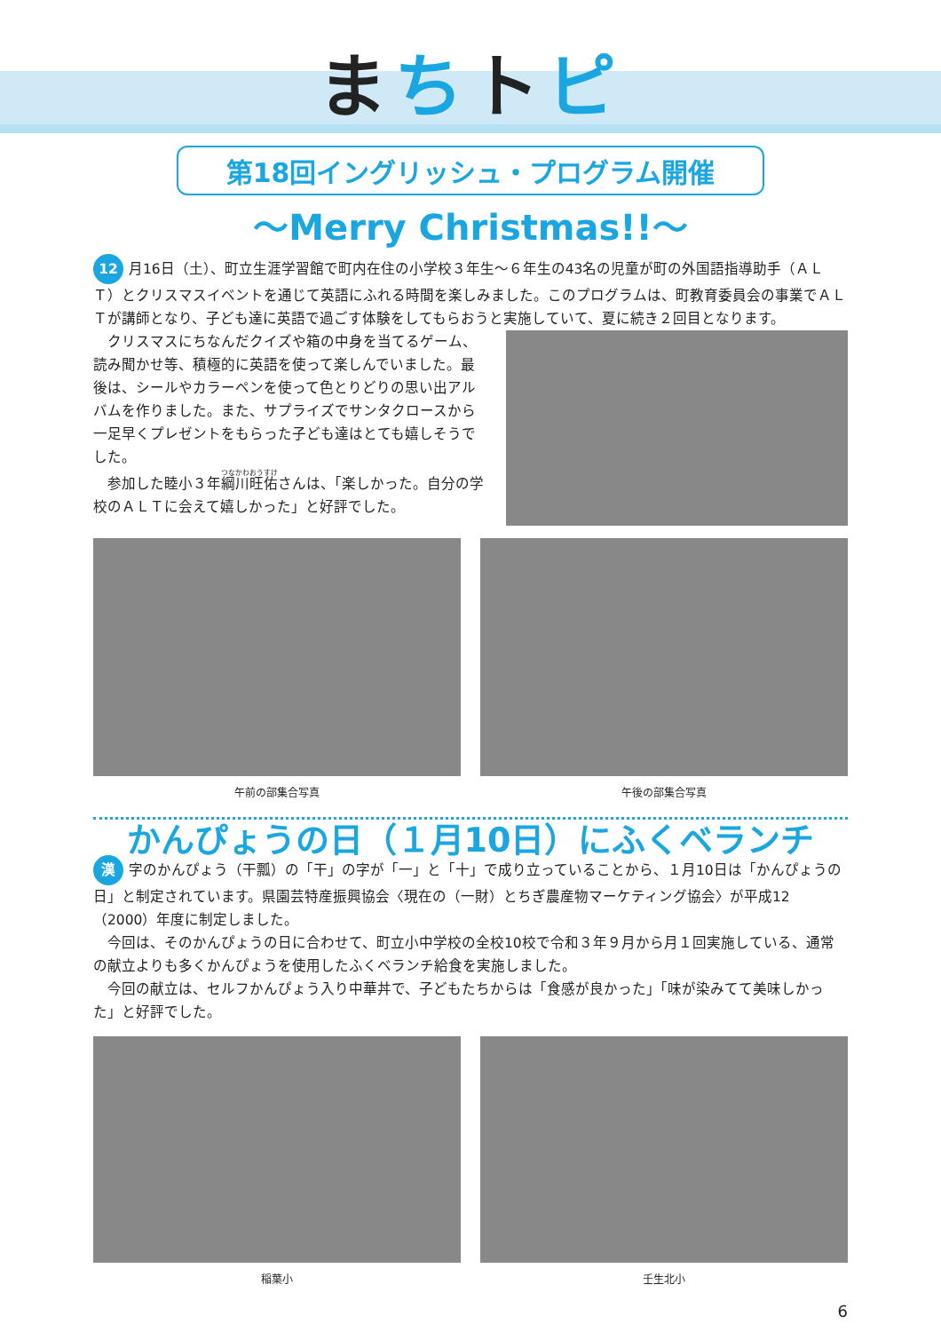まちトピ
第18回イングリッシュ・プログラム開催
～Merry Christmas!!～
12 月16日（土）、町立生涯学習館で町内在住の小学校３年生～６年生の43名の児童が町の外国語指導助手（ＡＬＴ）とクリスマスイベントを通じて英語にふれる時間を楽しみました。このプログラムは、町教育委員会の事業でＡＬＴが講師となり、子ども達に英語で過ごす体験をしてもらおうと実施していて、夏に続き２回目となります。
　クリスマスにちなんだクイズや箱の中身を当てるゲーム、読み聞かせ等、積極的に英語を使って楽しんでいました。最後は、シールやカラーペンを使って色とりどりの思い出アルバムを作りました。また、サプライズでサンタクロースから一足早くプレゼントをもらった子ども達はとても嬉しそうでした。
　参加した睦小３年綱川旺佑さんは、「楽しかった。自分の学校のＡＬＴに会えて嬉しかった」と好評でした。
午前の部集合写真 午後の部集合写真
かんぴょうの日（１月10日）にふくベランチ
漢 字のかんぴょう（干瓢）の「干」の字が「一」と「十」で成り立っていることから、１月10日は「かんぴょうの日」と制定されています。県園芸特産振興協会〈現在の（一財）とちぎ農産物マーケティング協会〉が平成12（2000）年度に制定しました。
　今回は、そのかんぴょうの日に合わせて、町立小中学校の全校10校で令和３年９月から月１回実施している、通常の献立よりも多くかんぴょうを使用したふくベランチ給食を実施しました。
　今回の献立は、セルフかんぴょう入り中華丼で、子どもたちからは「食感が良かった」「味が染みてて美味しかった」と好評でした。
稲葉小 壬生北小
6